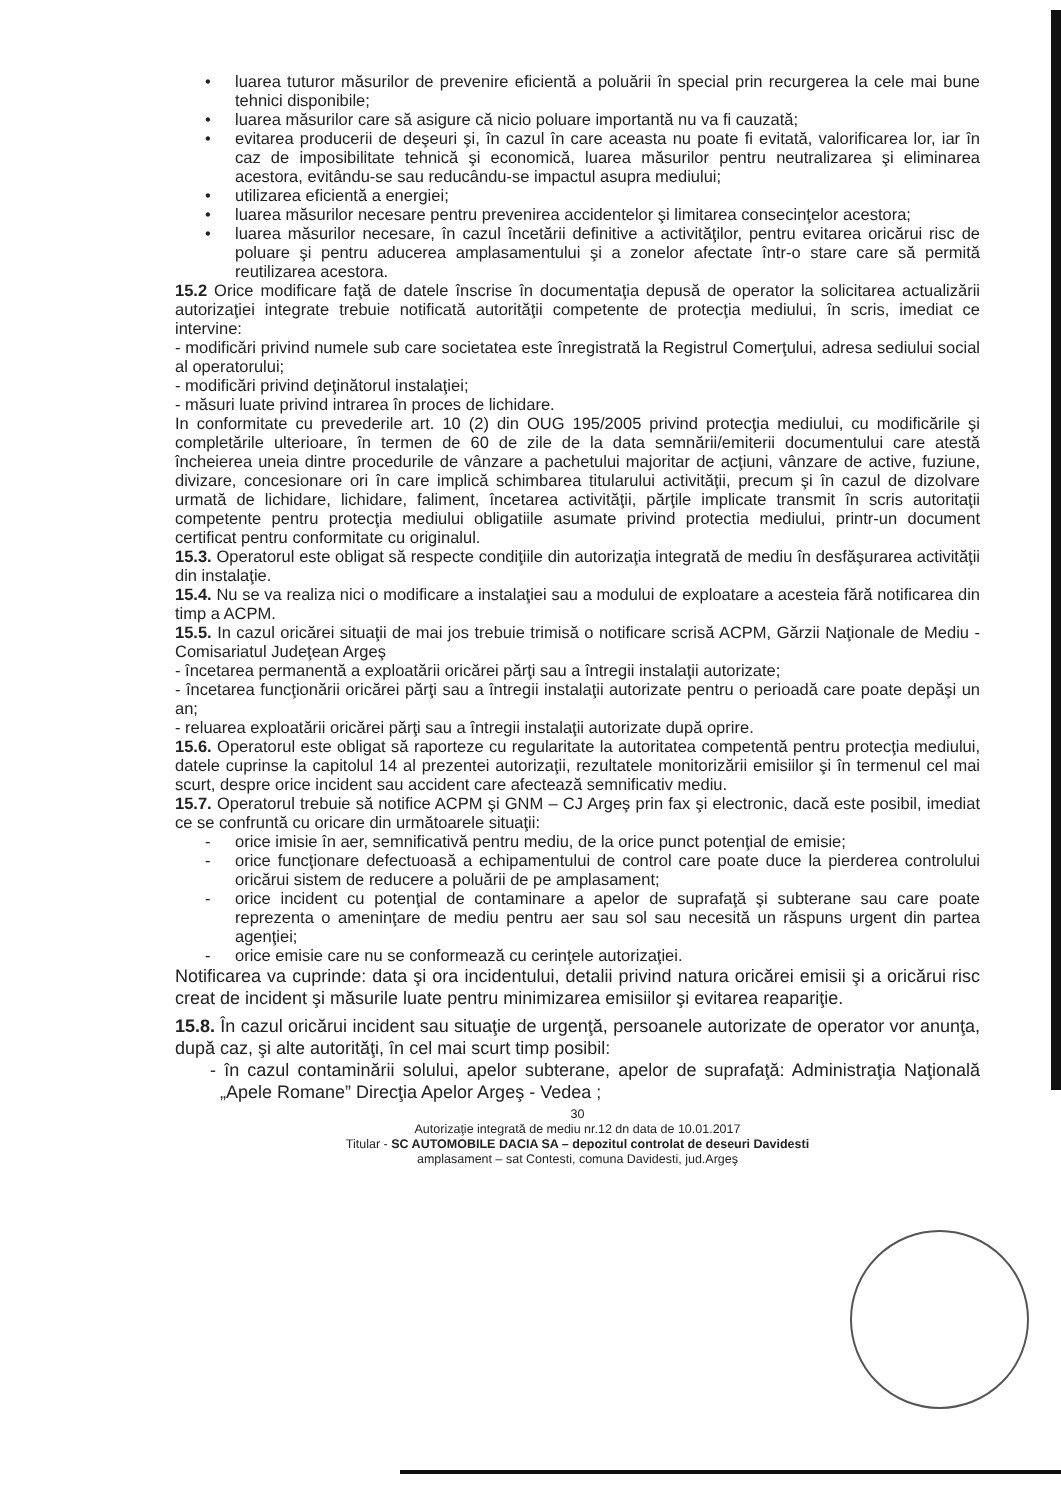• luarea tuturor măsurilor de prevenire eficientă a poluării în special prin recurgerea la cele mai bune tehnici disponibile;
• luarea măsurilor care să asigure că nicio poluare importantă nu va fi cauzată;
• evitarea producerii de deşeuri şi, în cazul în care aceasta nu poate fi evitată, valorificarea lor, iar în caz de imposibilitate tehnică şi economică, luarea măsurilor pentru neutralizarea şi eliminarea acestora, evitându-se sau reducându-se impactul asupra mediului;
• utilizarea eficientă a energiei;
• luarea măsurilor necesare pentru prevenirea accidentelor şi limitarea consecinţelor acestora;
• luarea măsurilor necesare, în cazul încetării definitive a activităţilor, pentru evitarea oricărui risc de poluare şi pentru aducerea amplasamentului şi a zonelor afectate într-o stare care să permită reutilizarea acestora.
15.2 Orice modificare faţă de datele înscrise în documentaţia depusă de operator la solicitarea actualizării autorizaţiei integrate trebuie notificată autorităţii competente de protecţia mediului, în scris, imediat ce intervine:
- modificări privind numele sub care societatea este înregistrată la Registrul Comerţului, adresa sediului social al operatorului;
- modificări privind deţinătorul instalaţiei;
- măsuri luate privind intrarea în proces de lichidare.
In conformitate cu prevederile art. 10 (2) din OUG 195/2005 privind protecţia mediului, cu modificările şi completările ulterioare, în termen de 60 de zile de la data semnării/emiterii documentului care atestă încheierea uneia dintre procedurile de vânzare a pachetului majoritar de acţiuni, vânzare de active, fuziune, divizare, concesionare ori în care implică schimbarea titularului activităţii, precum şi în cazul de dizolvare urmată de lichidare, lichidare, faliment, încetarea activităţii, părţile implicate transmit în scris autoritaţii competente pentru protecţia mediului obligatiile asumate privind protectia mediului, printr-un document certificat pentru conformitate cu originalul.
15.3. Operatorul este obligat să respecte condiţiile din autorizaţia integrată de mediu în desfăşurarea activităţii din instalaţie.
15.4. Nu se va realiza nici o modificare a instalaţiei sau a modului de exploatare a acesteia fără notificarea din timp a ACPM.
15.5. In cazul oricărei situaţii de mai jos trebuie trimisă o notificare scrisă ACPM, Gărzii Naţionale de Mediu - Comisariatul Judeţean Argeş
- încetarea permanentă a exploatării oricărei părţi sau a întregii instalaţii autorizate;
- încetarea funcţionării oricărei părţi sau a întregii instalaţii autorizate pentru o perioadă care poate depăşi un an;
- reluarea exploatării oricărei părţi sau a întregii instalaţii autorizate după oprire.
15.6. Operatorul este obligat să raporteze cu regularitate la autoritatea competentă pentru protecţia mediului, datele cuprinse la capitolul 14 al prezentei autorizaţii, rezultatele monitorizării emisiilor şi în termenul cel mai scurt, despre orice incident sau accident care afectează semnificativ mediu.
15.7. Operatorul trebuie să notifice ACPM şi GNM – CJ Argeş prin fax şi electronic, dacă este posibil, imediat ce se confruntă cu oricare din următoarele situaţii:
- orice imisie în aer, semnificativă pentru mediu, de la orice punct potenţial de emisie;
- orice funcţionare defectuoasă a echipamentului de control care poate duce la pierderea controlului oricărui sistem de reducere a poluării de pe amplasament;
- orice incident cu potenţial de contaminare a apelor de suprafaţă şi subterane sau care poate reprezenta o ameninţare de mediu pentru aer sau sol sau necesită un răspuns urgent din partea agenţiei;
- orice emisie care nu se conformează cu cerinţele autorizaţiei.
Notificarea va cuprinde: data şi ora incidentului, detalii privind natura oricărei emisii şi a oricărui risc creat de incident şi măsurile luate pentru minimizarea emisiilor şi evitarea reapariţie.
15.8. În cazul oricărui incident sau situaţie de urgenţă, persoanele autorizate de operator vor anunţa, după caz, şi alte autorităţi, în cel mai scurt timp posibil:
- în cazul contaminării solului, apelor subterane, apelor de suprafaţă: Administraţia Naţională „Apele Romane” Direcţia Apelor Argeş - Vedea ;
30
Autorizaţie integrată de mediu nr.12 dn data de 10.01.2017
Titular - SC AUTOMOBILE DACIA SA – depozitul controlat de deseuri Davidesti
amplasament – sat Contesti, comuna Davidesti, jud.Argeş